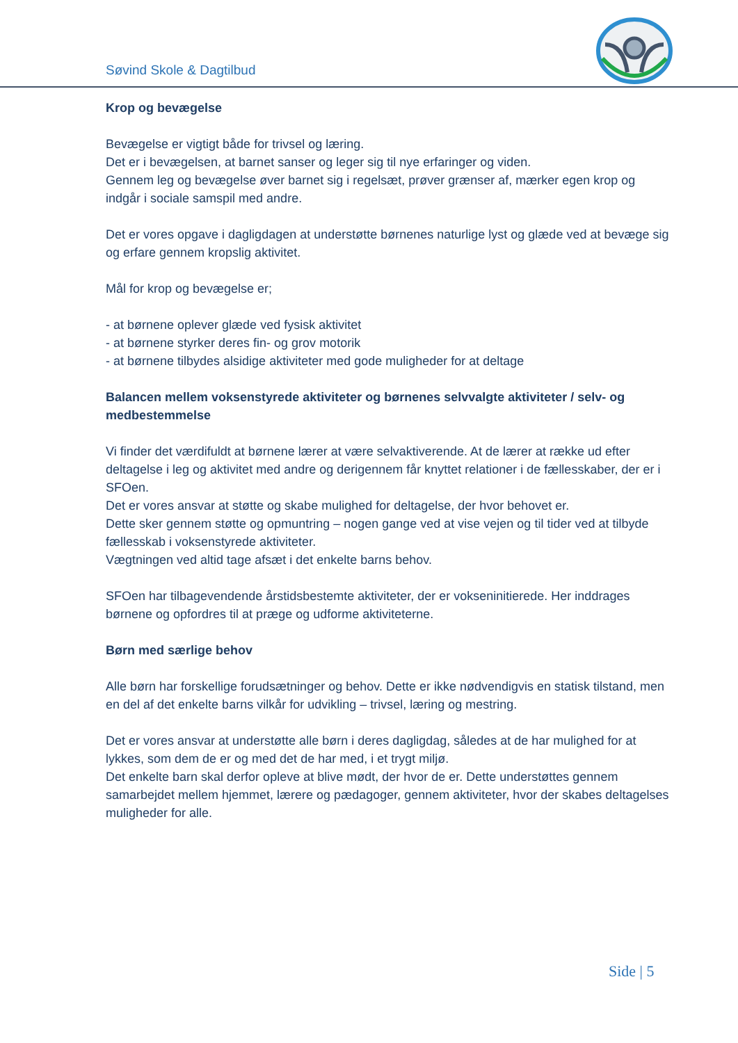Søvind Skole & Dagtilbud
Krop og bevægelse
Bevægelse er vigtigt både for trivsel og læring.
Det er i bevægelsen, at barnet sanser og leger sig til nye erfaringer og viden.
Gennem leg og bevægelse øver barnet sig i regelsæt, prøver grænser af, mærker egen krop og indgår i sociale samspil med andre.
Det er vores opgave i dagligdagen at understøtte børnenes naturlige lyst og glæde ved at bevæge sig og erfare gennem kropslig aktivitet.
Mål for krop og bevægelse er;
- at børnene oplever glæde ved fysisk aktivitet
- at børnene styrker deres fin- og grov motorik
- at børnene tilbydes alsidige aktiviteter med gode muligheder for at deltage
Balancen mellem voksenstyrede aktiviteter og børnenes selvvalgte aktiviteter / selv- og medbestemmelse
Vi finder det værdifuldt at børnene lærer at være selvaktiverende. At de lærer at række ud efter deltagelse i leg og aktivitet med andre og derigennem får knyttet relationer i de fællesskaber, der er i SFOen.
Det er vores ansvar at støtte og skabe mulighed for deltagelse, der hvor behovet er.
Dette sker gennem støtte og opmuntring – nogen gange ved at vise vejen og til tider ved at tilbyde fællesskab i voksenstyrede aktiviteter.
Vægtningen ved altid tage afsæt i det enkelte barns behov.
SFOen har tilbagevendende årstidsbestemte aktiviteter, der er vokseninitierede. Her inddrages børnene og opfordres til at præge og udforme aktiviteterne.
Børn med særlige behov
Alle børn har forskellige forudsætninger og behov. Dette er ikke nødvendigvis en statisk tilstand, men en del af det enkelte barns vilkår for udvikling – trivsel, læring og mestring.
Det er vores ansvar at understøtte alle børn i deres dagligdag, således at de har mulighed for at lykkes, som dem de er og med det de har med, i et trygt miljø.
Det enkelte barn skal derfor opleve at blive mødt, der hvor de er. Dette understøttes gennem samarbejdet mellem hjemmet, lærere og pædagoger, gennem aktiviteter, hvor der skabes deltagelses muligheder for alle.
Side | 5